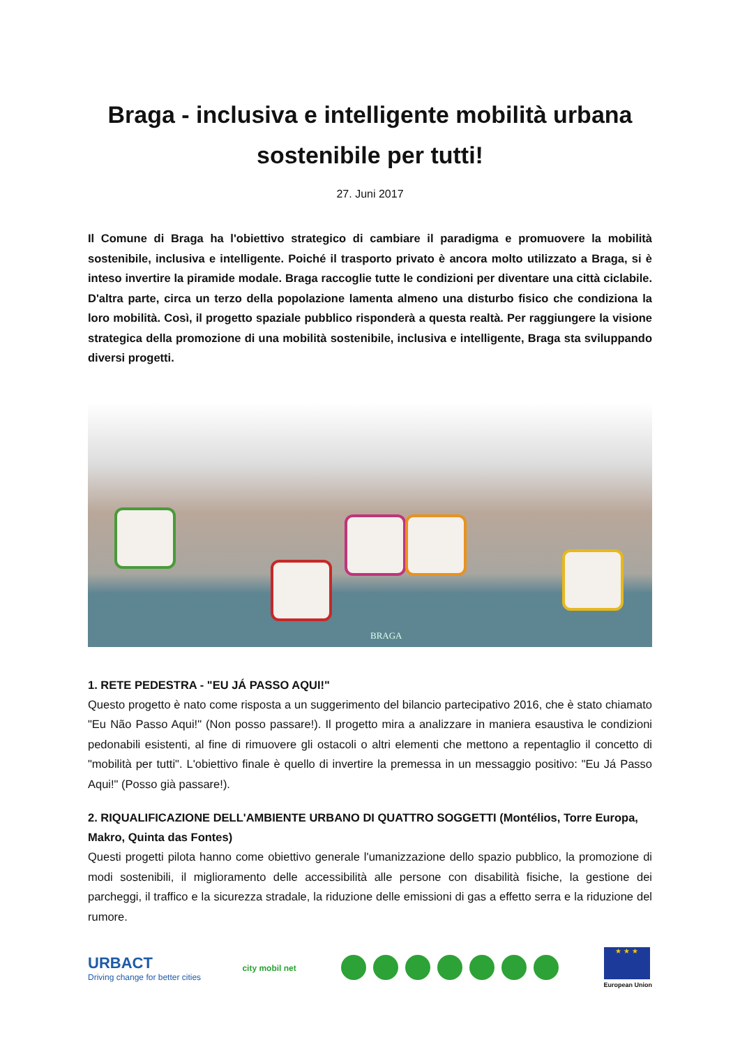Braga - inclusiva e intelligente mobilità urbana sostenibile per tutti!
27. Juni 2017
Il Comune di Braga ha l'obiettivo strategico di cambiare il paradigma e promuovere la mobilità sostenibile, inclusiva e intelligente. Poiché il trasporto privato è ancora molto utilizzato a Braga, si è inteso invertire la piramide modale. Braga raccoglie tutte le condizioni per diventare una città ciclabile. D'altra parte, circa un terzo della popolazione lamenta almeno una disturbo fisico che condiziona la loro mobilità. Così, il progetto spaziale pubblico risponderà a questa realtà. Per raggiungere la visione strategica della promozione di una mobilità sostenibile, inclusiva e intelligente, Braga sta sviluppando diversi progetti.
BRAGA
1. RETE PEDESTRA - "EU JÁ PASSO AQUI!"
Questo progetto è nato come risposta a un suggerimento del bilancio partecipativo 2016, che è stato chiamato "Eu Não Passo Aqui!" (Non posso passare!). Il progetto mira a analizzare in maniera esaustiva le condizioni pedonabili esistenti, al fine di rimuovere gli ostacoli o altri elementi che mettono a repentaglio il concetto di "mobilità per tutti". L'obiettivo finale è quello di invertire la premessa in un messaggio positivo: "Eu Já Passo Aqui!" (Posso già passare!).
2. RIQUALIFICAZIONE DELL'AMBIENTE URBANO DI QUATTRO SOGGETTI (Montélios, Torre Europa, Makro, Quinta das Fontes)
Questi progetti pilota hanno come obiettivo generale l'umanizzazione dello spazio pubblico, la promozione di modi sostenibili, il miglioramento delle accessibilità alle persone con disabilità fisiche, la gestione dei parcheggi, il traffico e la sicurezza stradale, la riduzione delle emissioni di gas a effetto serra e la riduzione del rumore.
URBACT
Driving change for better cities
city mobil net
★ ★ ★
European Union